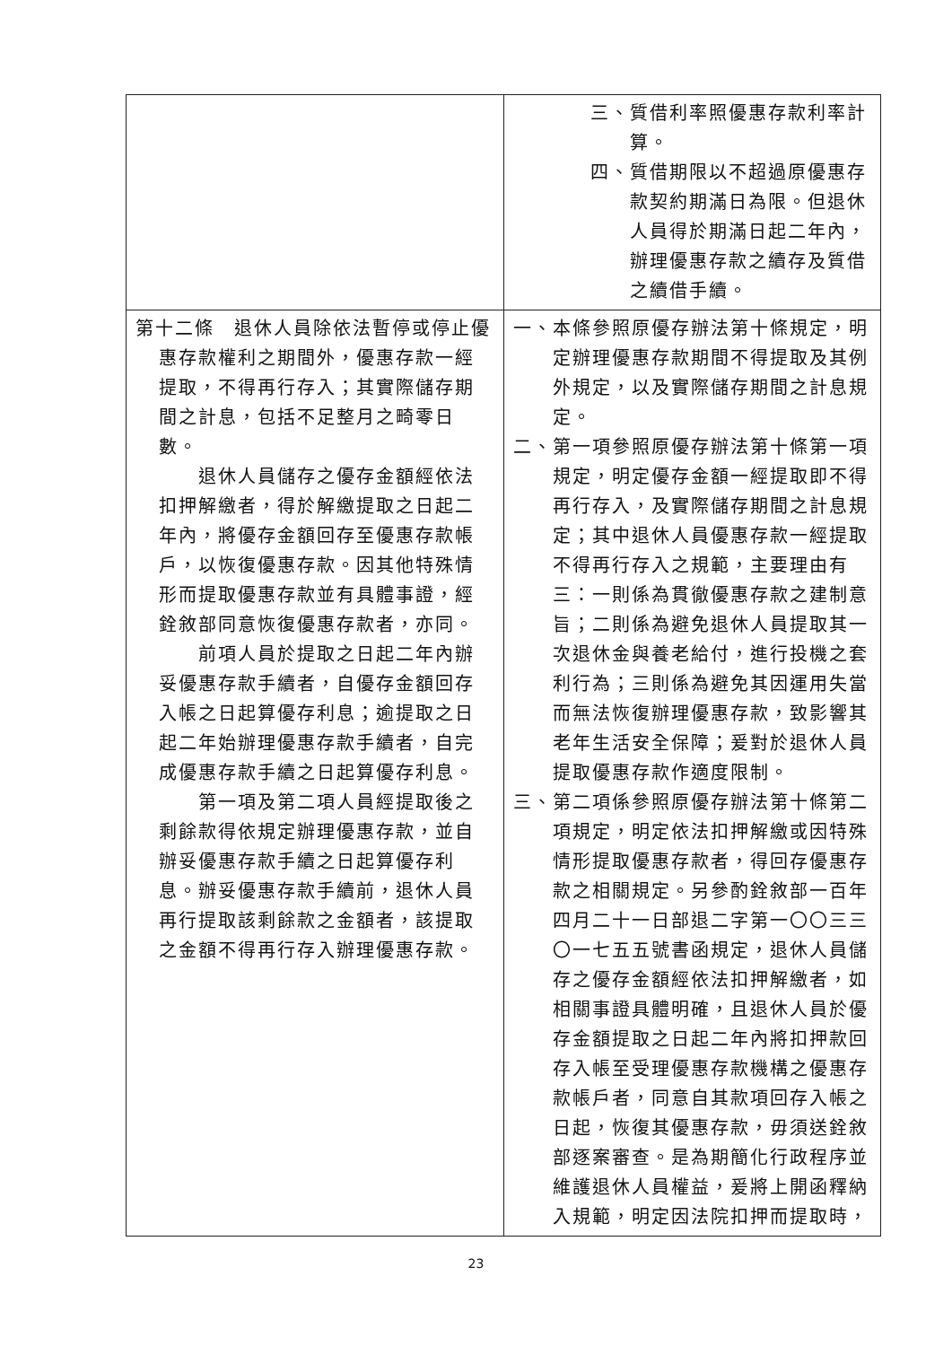| | 三、質借利率照優惠存款利率計算。 四、質借期限以不超過原優惠存款契約期滿日為限。但退休人員得於期滿日起二年內，辦理優惠存款之續存及質借之續借手續。 |
| 第十二條 退休人員除依法暫停或停止優惠存款權利之期間外，優惠存款一經提取，不得再行存入；其實際儲存期間之計息，包括不足整月之畸零日數。 退休人員儲存之優存金額經依法扣押解繳者，得於解繳提取之日起二年內，將優存金額回存至優惠存款帳戶，以恢復優惠存款。因其他特殊情形而提取優惠存款並有具體事證，經銓敘部同意恢復優惠存款者，亦同。 前項人員於提取之日起二年內辦妥優惠存款手續者，自優存金額回存入帳之日起算優存利息；逾提取之日起二年始辦理優惠存款手續者，自完成優惠存款手續之日起算優存利息。 第一項及第二項人員經提取後之剩餘款得依規定辦理優惠存款，並自辦妥優惠存款手續之日起算優存利息。辦妥優惠存款手續前，退休人員再行提取該剩餘款之金額者，該提取之金額不得再行存入辦理優惠存款。 | 一、本條參照原優存辦法第十條規定，明定辦理優惠存款期間不得提取及其例外規定，以及實際儲存期間之計息規定。 二、第一項參照原優存辦法第十條第一項規定，明定優存金額一經提取即不得再行存入，及實際儲存期間之計息規定；其中退休人員優惠存款一經提取不得再行存入之規範，主要理由有三：一則係為貫徹優惠存款之建制意旨；二則係為避免退休人員提取其一次退休金與養老給付，進行投機之套利行為；三則係為避免其因運用失當而無法恢復辦理優惠存款，致影響其老年生活安全保障；爰對於退休人員提取優惠存款作適度限制。 三、第二項係參照原優存辦法第十條第二項規定，明定依法扣押解繳或因特殊情形提取優惠存款者，得回存優惠存款之相關規定。另參酌銓敘部一百年四月二十一日部退二字第一〇〇三三〇一七五五號書函規定，退休人員儲存之優存金額經依法扣押解繳者，如相關事證具體明確，且退休人員於優存金額提取之日起二年內將扣押款回存入帳至受理優惠存款機構之優惠存款帳戶者，同意自其款項回存入帳之日起，恢復其優惠存款，毋須送銓敘部逐案審查。是為期簡化行政程序並維護退休人員權益，爰將上開函釋納入規範，明定因法院扣押而提取時， |
23